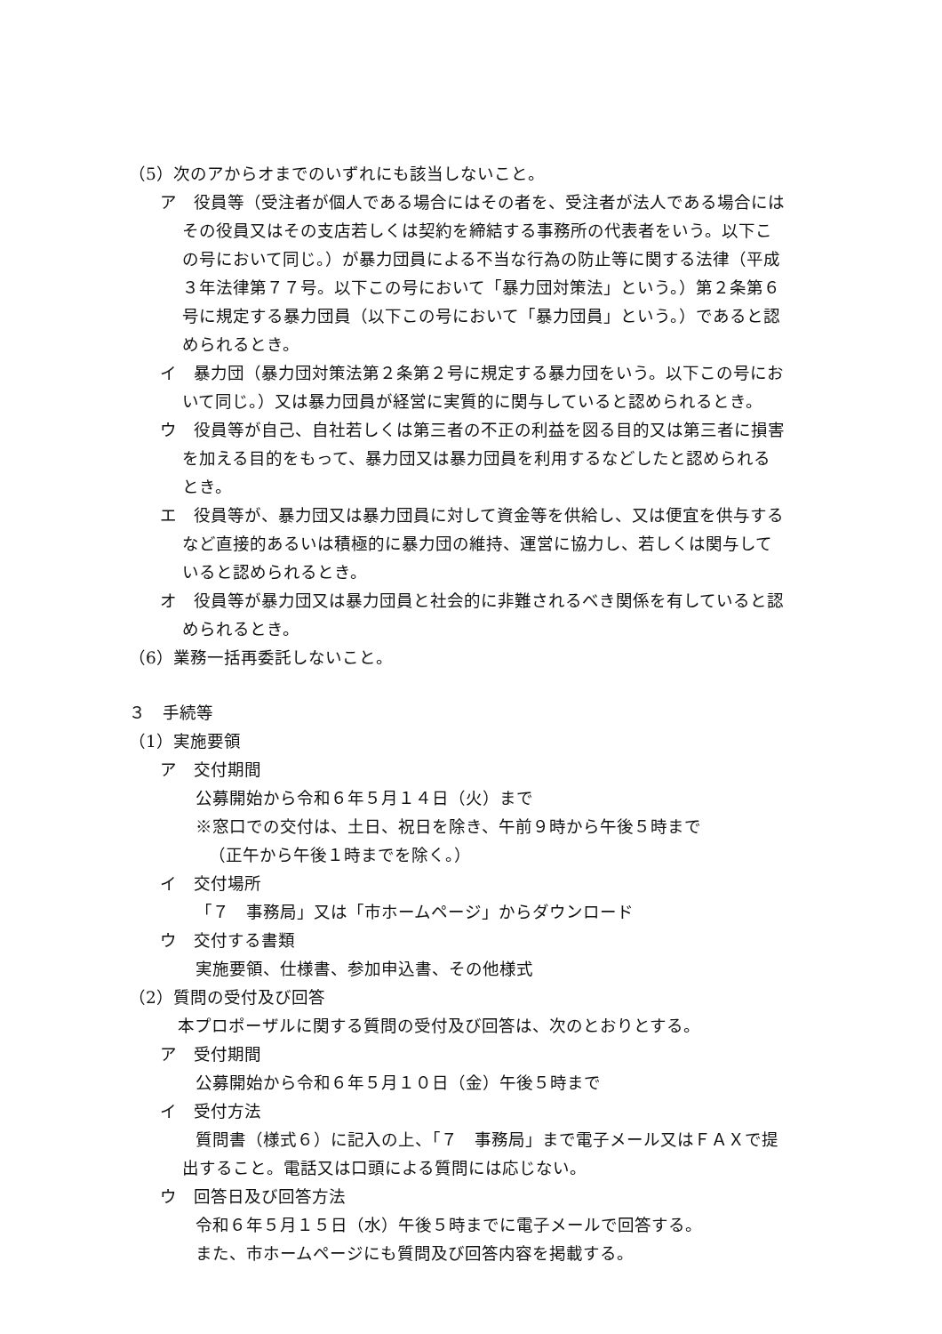（5）次のアからオまでのいずれにも該当しないこと。
ア　役員等（受注者が個人である場合にはその者を、受注者が法人である場合にはその役員又はその支店若しくは契約を締結する事務所の代表者をいう。以下この号において同じ。）が暴力団員による不当な行為の防止等に関する法律（平成３年法律第７７号。以下この号において「暴力団対策法」という。）第２条第６号に規定する暴力団員（以下この号において「暴力団員」という。）であると認められるとき。
イ　暴力団（暴力団対策法第２条第２号に規定する暴力団をいう。以下この号において同じ。）又は暴力団員が経営に実質的に関与していると認められるとき。
ウ　役員等が自己、自社若しくは第三者の不正の利益を図る目的又は第三者に損害を加える目的をもって、暴力団又は暴力団員を利用するなどしたと認められるとき。
エ　役員等が、暴力団又は暴力団員に対して資金等を供給し、又は便宜を供与するなど直接的あるいは積極的に暴力団の維持、運営に協力し、若しくは関与していると認められるとき。
オ　役員等が暴力団又は暴力団員と社会的に非難されるべき関係を有していると認められるとき。
（6）業務一括再委託しないこと。
３　手続等
（1）実施要領
ア　交付期間
公募開始から令和６年５月１４日（火）まで
※窓口での交付は、土日、祝日を除き、午前９時から午後５時まで
（正午から午後１時までを除く。）
イ　交付場所
「７　事務局」又は「市ホームページ」からダウンロード
ウ　交付する書類
実施要領、仕様書、参加申込書、その他様式
（2）質問の受付及び回答
本プロポーザルに関する質問の受付及び回答は、次のとおりとする。
ア　受付期間
公募開始から令和６年５月１０日（金）午後５時まで
イ　受付方法
質問書（様式６）に記入の上、「７　事務局」まで電子メール又はＦＡＸで提出すること。電話又は口頭による質問には応じない。
ウ　回答日及び回答方法
令和６年５月１５日（水）午後５時までに電子メールで回答する。
また、市ホームページにも質問及び回答内容を掲載する。